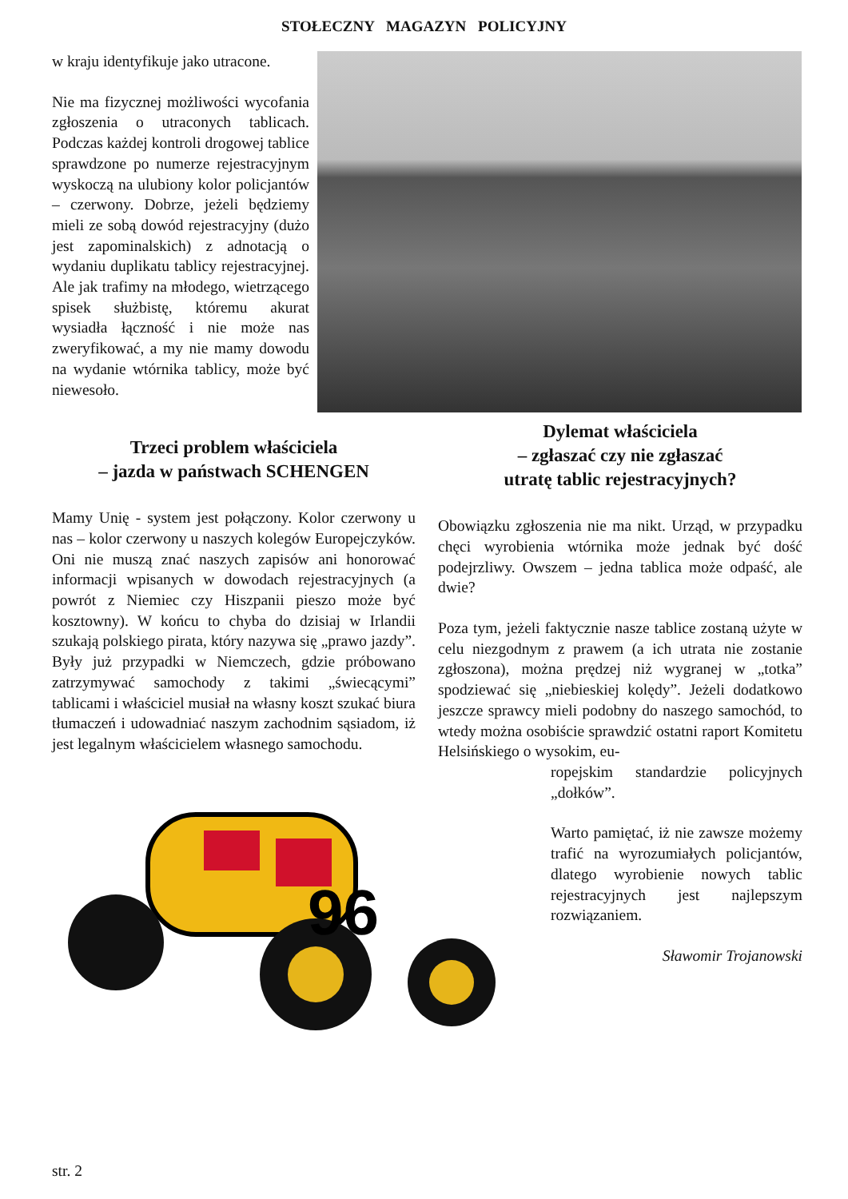STOŁECZNY MAGAZYN POLICYJNY
w kraju identyfikuje jako utracone.
Nie ma fizycznej możliwości wycofania zgłoszenia o utraconych tablicach. Podczas każdej kontroli drogowej tablice sprawdzone po numerze rejestracyjnym wyskoczą na ulubiony kolor policjantów – czerwony. Dobrze, jeżeli będziemy mieli ze sobą dowód rejestracyjny (dużo jest zapominalskich) z adnotacją o wydaniu duplikatu tablicy rejestracyjnej. Ale jak trafimy na młodego, wietrzącego spisek służbistę, któremu akurat wysiadła łączność i nie może nas zweryfikować, a my nie mamy dowodu na wydanie wtórnika tablicy, może być niewesoło.
Trzeci problem właściciela
– jazda w państwach SCHENGEN
Mamy Unię - system jest połączony. Kolor czerwony u nas – kolor czerwony u naszych kolegów Europejczyków. Oni nie muszą znać naszych zapisów ani honorować informacji wpisanych w dowodach rejestracyjnych (a powrót z Niemiec czy Hiszpanii pieszo może być kosztowny). W końcu to chyba do dzisiaj w Irlandii szukają polskiego pirata, który nazywa się „prawo jazdy”. Były już przypadki w Niemczech, gdzie próbowano zatrzymywać samochody z takimi „świecącymi” tablicami i właściciel musiał na własny koszt szukać biura tłumaczeń i udowadniać naszym zachodnim sąsiadom, iż jest legalnym właścicielem własnego samochodu.
96
Dylemat właściciela
– zgłaszać czy nie zgłaszać
utratę tablic rejestracyjnych?
Obowiązku zgłoszenia nie ma nikt. Urząd, w przypadku chęci wyrobienia wtórnika może jednak być dość podejrzliwy. Owszem – jedna tablica może odpaść, ale dwie?
Poza tym, jeżeli faktycznie nasze tablice zostaną użyte w celu niezgodnym z prawem (a ich utrata nie zostanie zgłoszona), można prędzej niż wygranej w „totka” spodziewać się „niebieskiej kolędy”. Jeżeli dodatkowo jeszcze sprawcy mieli podobny do naszego samochód, to wtedy można osobiście sprawdzić ostatni raport Komitetu Helsińskiego o wysokim, eu-
ropejskim standardzie policyjnych „dołków”.
Warto pamiętać, iż nie zawsze możemy trafić na wyrozumiałych policjantów, dlatego wyrobienie nowych tablic rejestracyjnych jest najlepszym rozwiązaniem.
Sławomir Trojanowski
str. 2